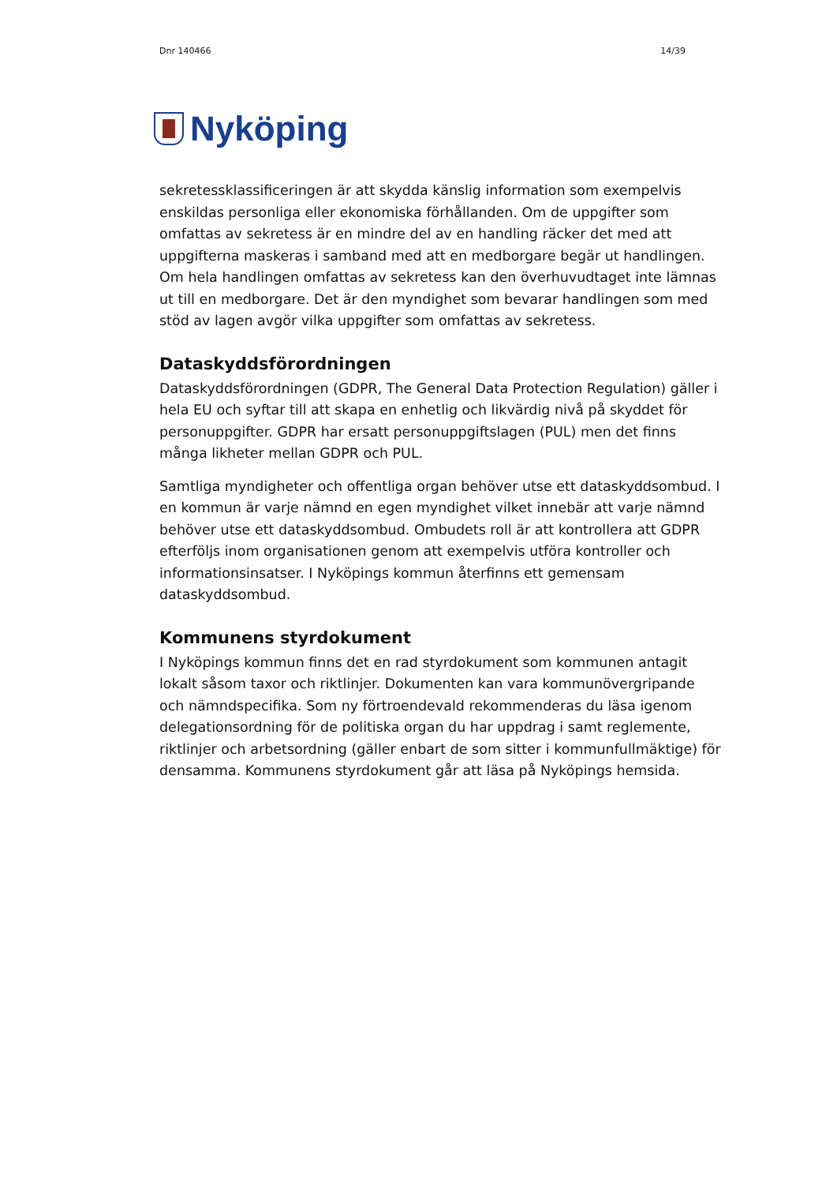Dnr 140466 14/39
Nyköping
sekretessklassificeringen är att skydda känslig information som exempelvis enskildas personliga eller ekonomiska förhållanden. Om de uppgifter som omfattas av sekretess är en mindre del av en handling räcker det med att uppgifterna maskeras i samband med att en medborgare begär ut handlingen. Om hela handlingen omfattas av sekretess kan den överhuvudtaget inte lämnas ut till en medborgare. Det är den myndighet som bevarar handlingen som med stöd av lagen avgör vilka uppgifter som omfattas av sekretess.
Dataskyddsförordningen
Dataskyddsförordningen (GDPR, The General Data Protection Regulation) gäller i hela EU och syftar till att skapa en enhetlig och likvärdig nivå på skyddet för personuppgifter. GDPR har ersatt personuppgiftslagen (PUL) men det finns många likheter mellan GDPR och PUL.
Samtliga myndigheter och offentliga organ behöver utse ett dataskyddsombud. I en kommun är varje nämnd en egen myndighet vilket innebär att varje nämnd behöver utse ett dataskyddsombud. Ombudets roll är att kontrollera att GDPR efterföljs inom organisationen genom att exempelvis utföra kontroller och informationsinsatser. I Nyköpings kommun återfinns ett gemensam dataskyddsombud.
Kommunens styrdokument
I Nyköpings kommun finns det en rad styrdokument som kommunen antagit lokalt såsom taxor och riktlinjer. Dokumenten kan vara kommunövergripande och nämndspecifika. Som ny förtroendevald rekommenderas du läsa igenom delegationsordning för de politiska organ du har uppdrag i samt reglemente, riktlinjer och arbetsordning (gäller enbart de som sitter i kommunfullmäktige) för densamma. Kommunens styrdokument går att läsa på Nyköpings hemsida.